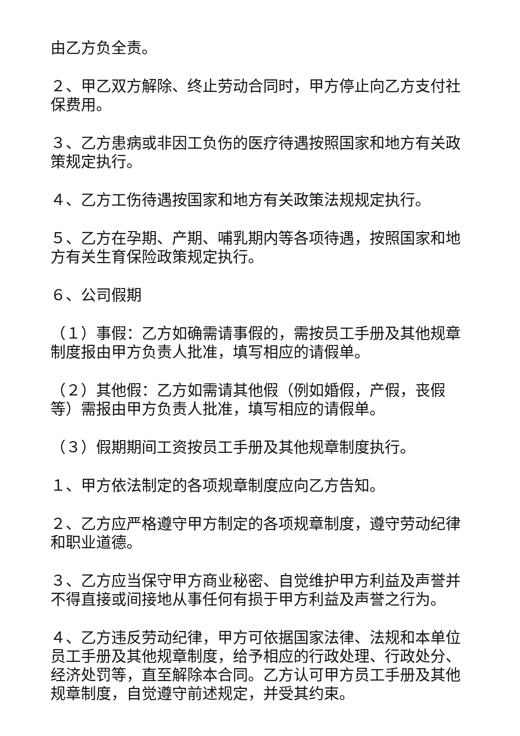由乙方负全责。
２、甲乙双方解除、终止劳动合同时，甲方停止向乙方支付社保费用。
３、乙方患病或非因工负伤的医疗待遇按照国家和地方有关政策规定执行。
４、乙方工伤待遇按国家和地方有关政策法规规定执行。
５、乙方在孕期、产期、哺乳期内等各项待遇，按照国家和地方有关生育保险政策规定执行。
６、公司假期
（１）事假：乙方如确需请事假的，需按员工手册及其他规章制度报由甲方负责人批准，填写相应的请假单。
（２）其他假：乙方如需请其他假（例如婚假，产假，丧假等）需报由甲方负责人批准，填写相应的请假单。
（３）假期期间工资按员工手册及其他规章制度执行。
１、甲方依法制定的各项规章制度应向乙方告知。
２、乙方应严格遵守甲方制定的各项规章制度，遵守劳动纪律和职业道德。
３、乙方应当保守甲方商业秘密、自觉维护甲方利益及声誉并不得直接或间接地从事任何有损于甲方利益及声誉之行为。
４、乙方违反劳动纪律，甲方可依据国家法律、法规和本单位员工手册及其他规章制度，给予相应的行政处理、行政处分、经济处罚等，直至解除本合同。乙方认可甲方员工手册及其他规章制度，自觉遵守前述规定，并受其约束。